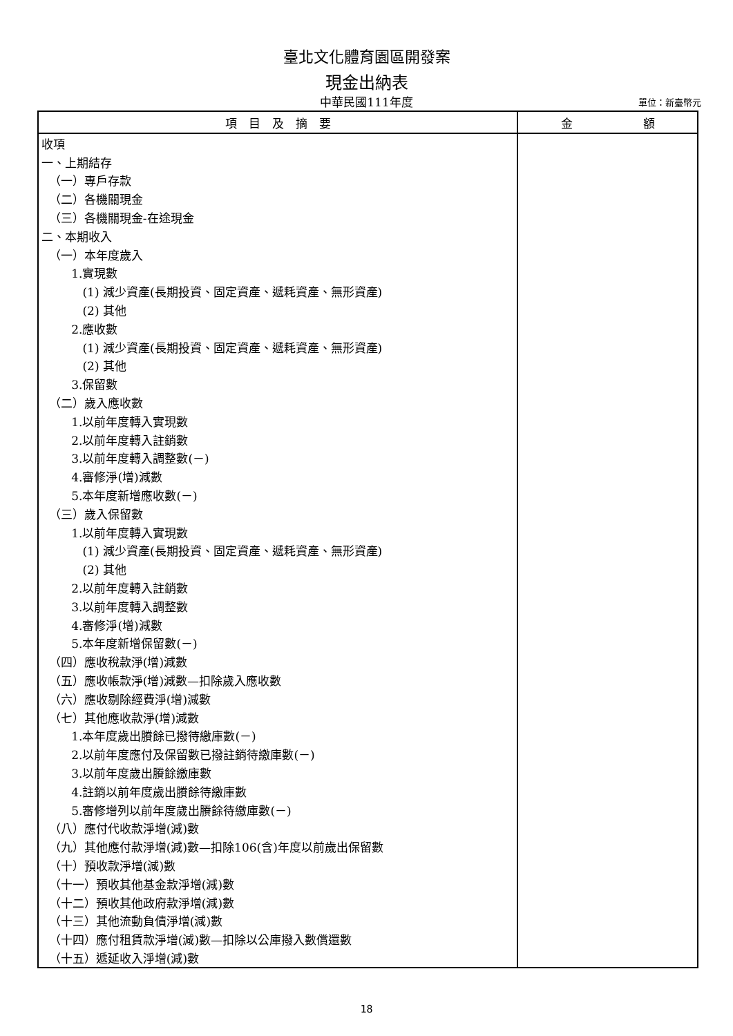臺北文化體育園區開發案
現金出納表
中華民國111年度
單位：新臺幣元
| 項 目 及 摘 要 | 金 額 |
| --- | --- |
| 收項 | |
| 一、上期結存 | |
| （一）專戶存款 | |
| （二）各機關現金 | |
| （三）各機關現金-在途現金 | |
| 二、本期收入 | |
| （一）本年度歲入 | |
| 1.實現數 | |
| (1) 減少資產(長期投資、固定資產、遞耗資產、無形資產) | |
| (2) 其他 | |
| 2.應收數 | |
| (1) 減少資產(長期投資、固定資產、遞耗資產、無形資產) | |
| (2) 其他 | |
| 3.保留數 | |
| （二）歲入應收數 | |
| 1.以前年度轉入實現數 | |
| 2.以前年度轉入註銷數 | |
| 3.以前年度轉入調整數(－) | |
| 4.審修淨(增)減數 | |
| 5.本年度新增應收數(－) | |
| （三）歲入保留數 | |
| 1.以前年度轉入實現數 | |
| (1) 減少資產(長期投資、固定資產、遞耗資產、無形資產) | |
| (2) 其他 | |
| 2.以前年度轉入註銷數 | |
| 3.以前年度轉入調整數 | |
| 4.審修淨(增)減數 | |
| 5.本年度新增保留數(－) | |
| （四）應收稅款淨(增)減數 | |
| （五）應收帳款淨(增)減數—扣除歲入應收數 | |
| （六）應收剔除經費淨(增)減數 | |
| （七）其他應收款淨(增)減數 | |
| 1.本年度歲出賸餘已撥待繳庫數(－) | |
| 2.以前年度應付及保留數已撥註銷待繳庫數(－) | |
| 3.以前年度歲出賸餘繳庫數 | |
| 4.註銷以前年度歲出賸餘待繳庫數 | |
| 5.審修增列以前年度歲出賸餘待繳庫數(－) | |
| （八）應付代收款淨增(減)數 | |
| （九）其他應付款淨增(減)數—扣除106(含)年度以前歲出保留數 | |
| （十）預收款淨增(減)數 | |
| （十一）預收其他基金款淨增(減)數 | |
| （十二）預收其他政府款淨增(減)數 | |
| （十三）其他流動負債淨增(減)數 | |
| （十四）應付租賃款淨增(減)數—扣除以公庫撥入數償還數 | |
| （十五）遞延收入淨增(減)數 | |
18